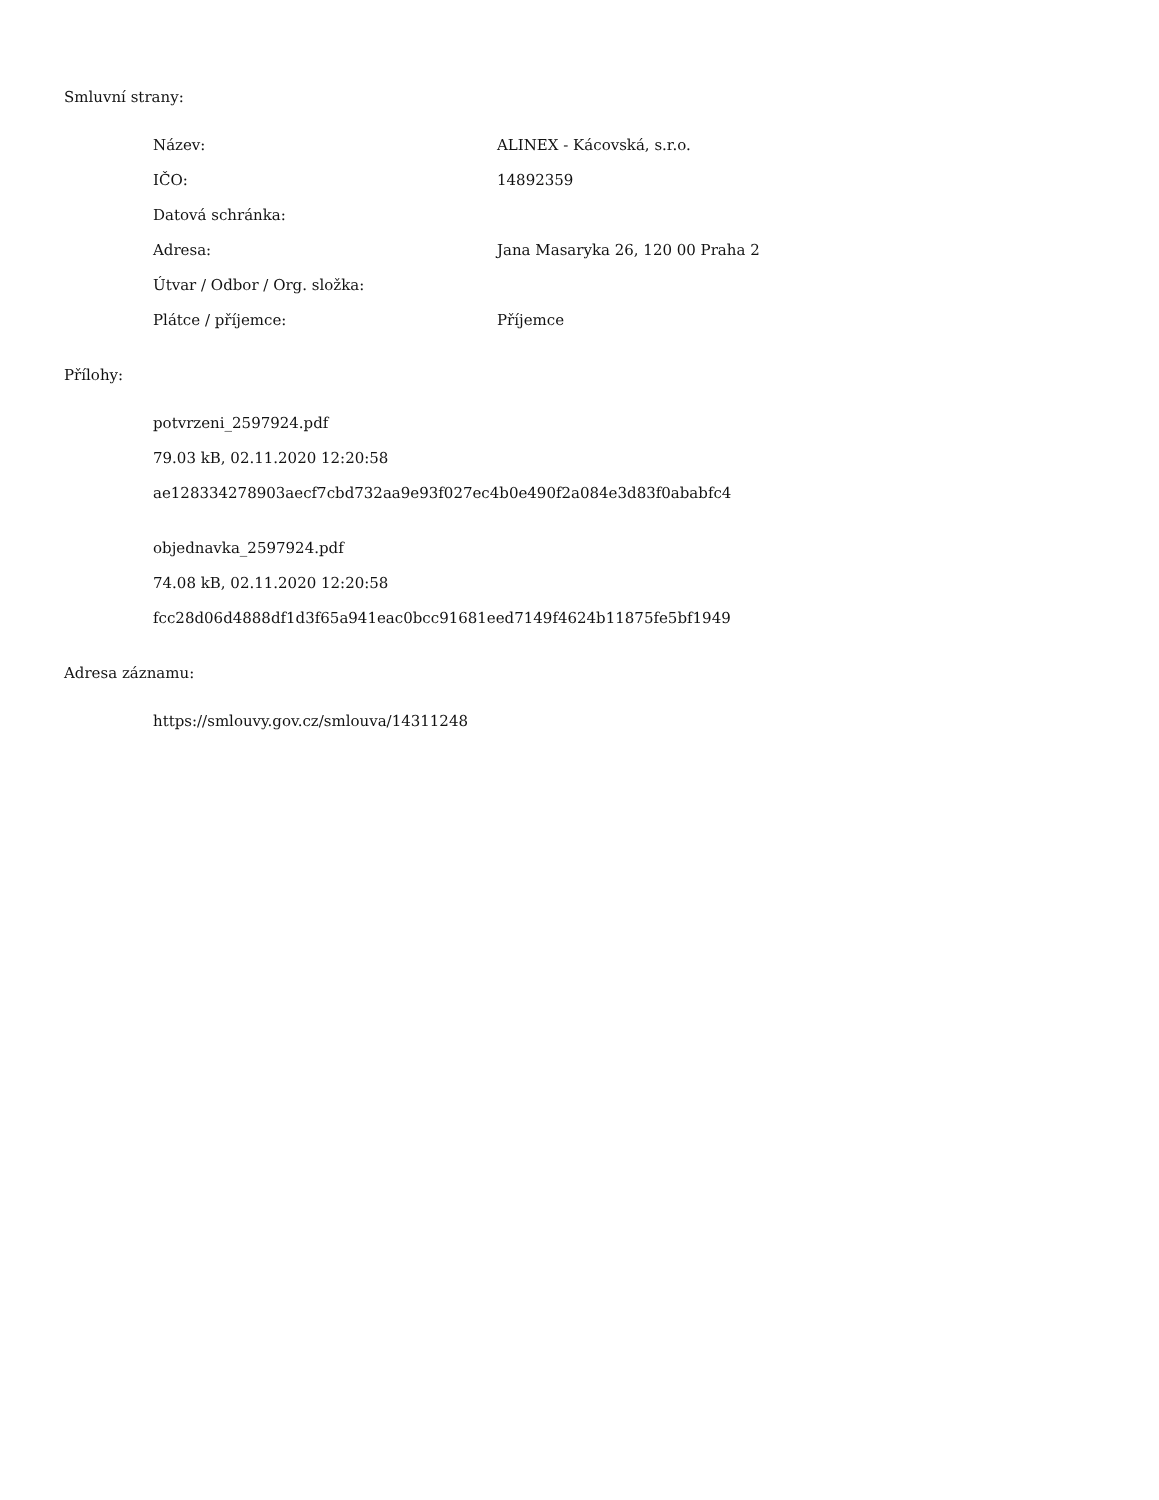Smluvní strany:
| Název: | ALINEX - Kácovská, s.r.o. |
| IČO: | 14892359 |
| Datová schránka: | |
| Adresa: | Jana Masaryka 26, 120 00 Praha 2 |
| Útvar / Odbor / Org. složka: | |
| Plátce / příjemce: | Příjemce |
Přílohy:
potvrzeni_2597924.pdf
79.03 kB, 02.11.2020 12:20:58
ae128334278903aecf7cbd732aa9e93f027ec4b0e490f2a084e3d83f0ababfc4
objednavka_2597924.pdf
74.08 kB, 02.11.2020 12:20:58
fcc28d06d4888df1d3f65a941eac0bcc91681eed7149f4624b11875fe5bf1949
Adresa záznamu:
https://smlouvy.gov.cz/smlouva/14311248